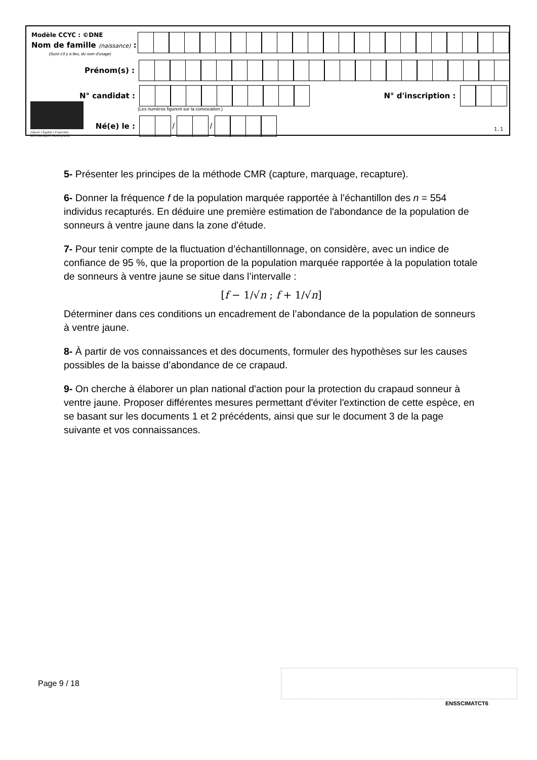Modèle CCYC : ©DNE
Nom de famille (naissance) :
(Suivi s'il y a lieu, du nom d'usage)
Prénom(s) :
N° candidat : N° d'inscription :
(Les numéros figurent sur la convocation.)
Liberté • Égalité • Fraternité
RÉPUBLIQUE FRANÇAISE
Né(e) le :
/
/
1.1
5- Présenter les principes de la méthode CMR (capture, marquage, recapture).
6- Donner la fréquence f de la population marquée rapportée à l’échantillon des n = 554 individus recapturés. En déduire une première estimation de l'abondance de la population de sonneurs à ventre jaune dans la zone d'étude.
7- Pour tenir compte de la fluctuation d’échantillonnage, on considère, avec un indice de confiance de 95 %, que la proportion de la population marquée rapportée à la population totale de sonneurs à ventre jaune se situe dans l’intervalle :
[f − 1/√n ; f + 1/√n]
Déterminer dans ces conditions un encadrement de l’abondance de la population de sonneurs à ventre jaune.
8- À partir de vos connaissances et des documents, formuler des hypothèses sur les causes possibles de la baisse d’abondance de ce crapaud.
9- On cherche à élaborer un plan national d'action pour la protection du crapaud sonneur à ventre jaune. Proposer différentes mesures permettant d'éviter l'extinction de cette espèce, en se basant sur les documents 1 et 2 précédents, ainsi que sur le document 3 de la page suivante et vos connaissances.
Page 9 / 18
ENSSCIMATCT6